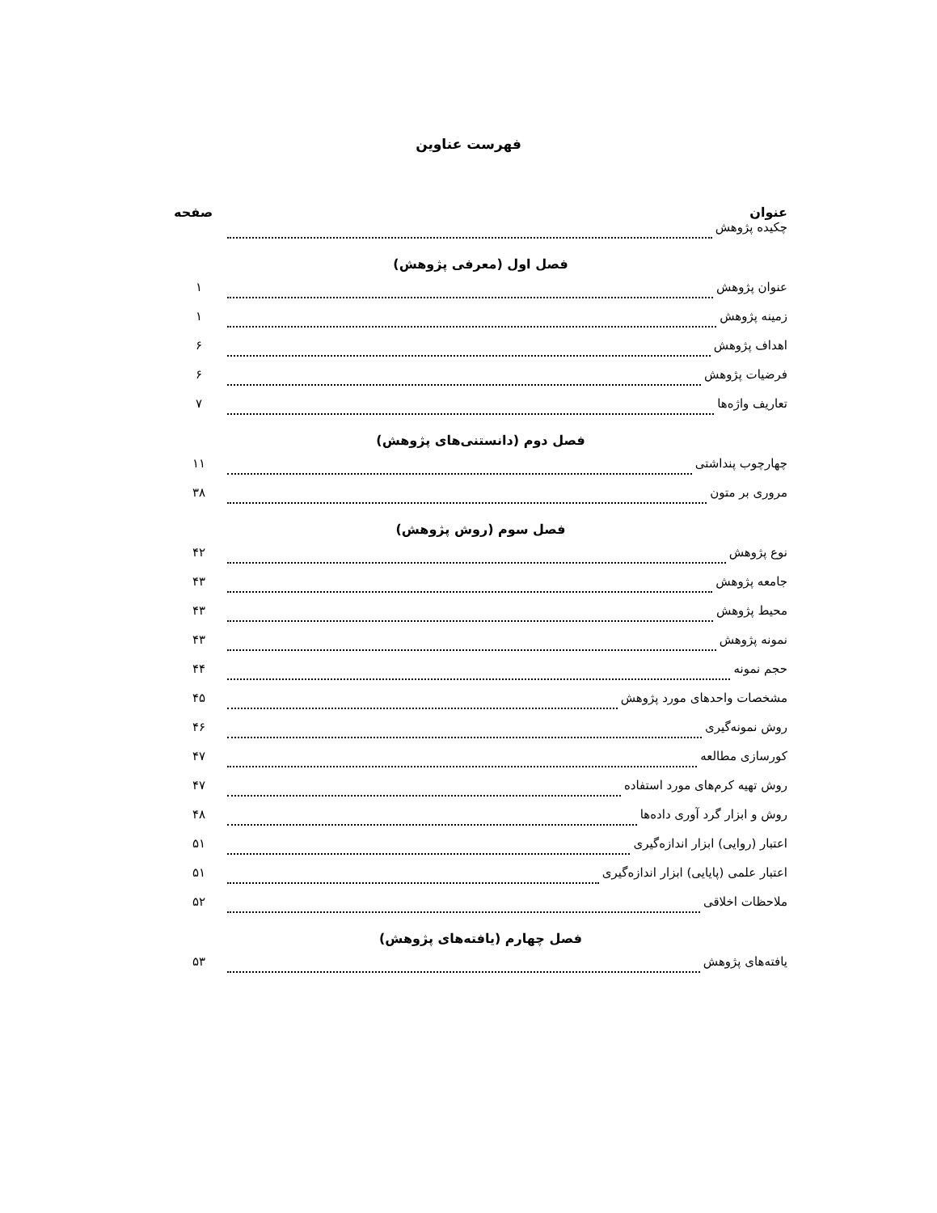فهرست عناوین
عنوان صفحه
چکیده پژوهش
فصل اول (معرفی پژوهش)
عنوان پژوهش ۱
زمینه پژوهش ۱
اهداف پژوهش ۶
فرضیات پژوهش ۶
تعاریف واژه‌ها ۷
فصل دوم (دانستنی‌های پژوهش)
چهارچوب پنداشتی ۱۱
مروری بر متون ۳۸
فصل سوم (روش پژوهش)
نوع پژوهش ۴۲
جامعه پژوهش ۴۳
محیط پژوهش ۴۳
نمونه پژوهش ۴۳
حجم نمونه ۴۴
مشخصات واحدهای مورد پژوهش ۴۵
روش نمونه‌گیری ۴۶
کورسازی مطالعه ۴۷
روش تهیه کرم‌های مورد استفاده ۴۷
روش و ابزار گرد آوری داده‌ها ۴۸
اعتبار (روایی) ابزار اندازه‌گیری ۵۱
اعتبار علمی (پایایی) ابزار اندازه‌گیری ۵۱
ملاحظات اخلاقی ۵۲
فصل چهارم (یافته‌های پژوهش)
یافته‌های پژوهش ۵۳